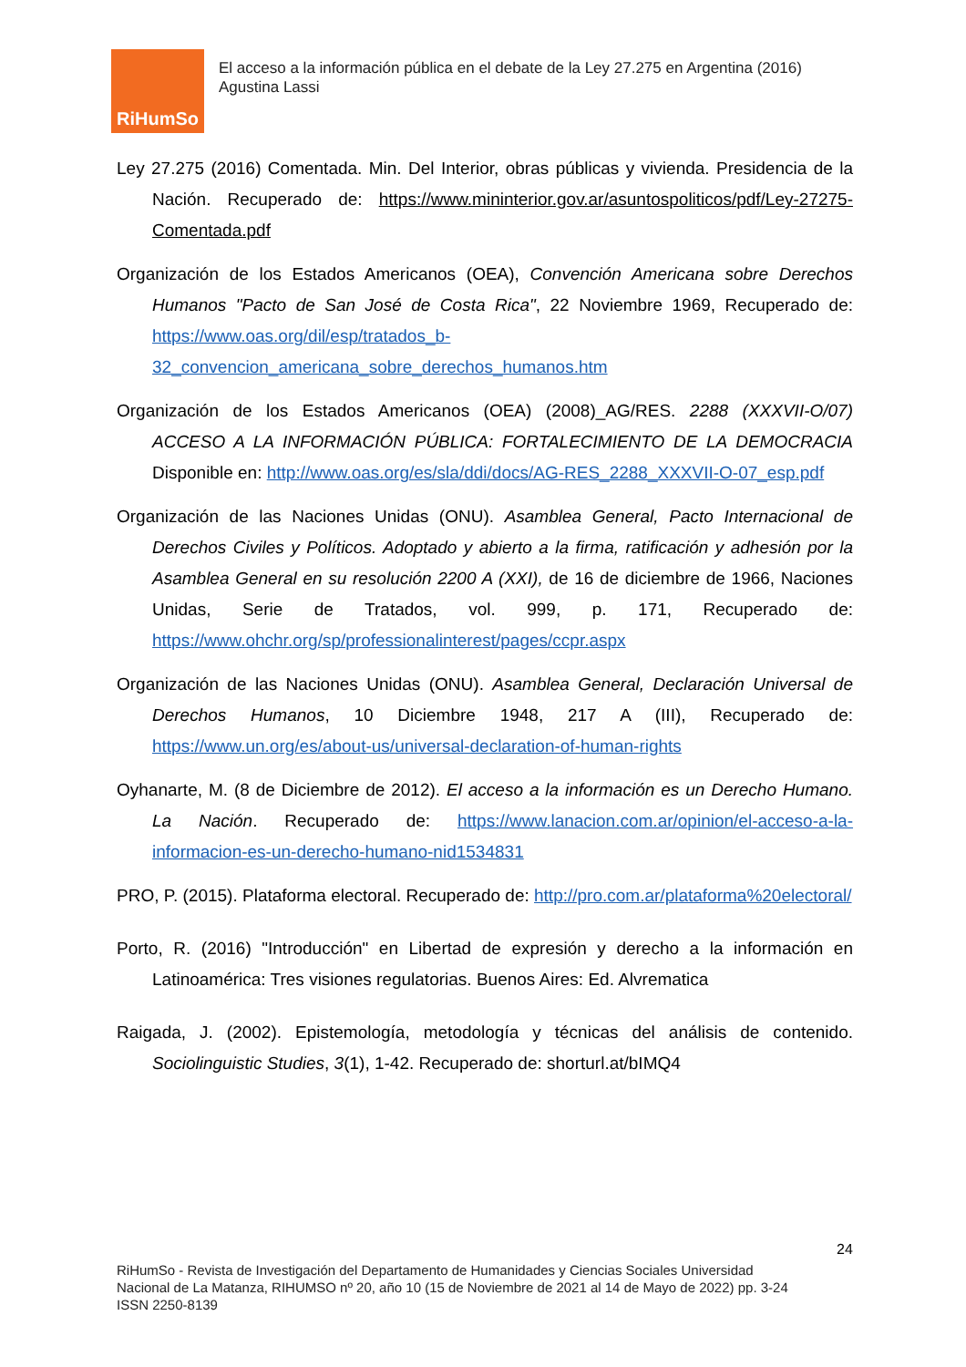RiHumSo
El acceso a la información pública en el debate de la Ley 27.275 en Argentina (2016)
Agustina Lassi
Ley 27.275 (2016) Comentada. Min. Del Interior, obras públicas y vivienda. Presidencia de la Nación. Recuperado de: https://www.mininterior.gov.ar/asuntospoliticos/pdf/Ley-27275-Comentada.pdf
Organización de los Estados Americanos (OEA), Convención Americana sobre Derechos Humanos "Pacto de San José de Costa Rica", 22 Noviembre 1969, Recuperado de: https://www.oas.org/dil/esp/tratados_b-32_convencion_americana_sobre_derechos_humanos.htm
Organización de los Estados Americanos (OEA) (2008)_AG/RES. 2288 (XXXVII-O/07) ACCESO A LA INFORMACIÓN PÚBLICA: FORTALECIMIENTO DE LA DEMOCRACIA Disponible en: http://www.oas.org/es/sla/ddi/docs/AG-RES_2288_XXXVII-O-07_esp.pdf
Organización de las Naciones Unidas (ONU). Asamblea General, Pacto Internacional de Derechos Civiles y Políticos. Adoptado y abierto a la firma, ratificación y adhesión por la Asamblea General en su resolución 2200 A (XXI), de 16 de diciembre de 1966, Naciones Unidas, Serie de Tratados, vol. 999, p. 171, Recuperado de: https://www.ohchr.org/sp/professionalinterest/pages/ccpr.aspx
Organización de las Naciones Unidas (ONU). Asamblea General, Declaración Universal de Derechos Humanos, 10 Diciembre 1948, 217 A (III), Recuperado de: https://www.un.org/es/about-us/universal-declaration-of-human-rights
Oyhanarte, M. (8 de Diciembre de 2012). El acceso a la información es un Derecho Humano. La Nación. Recuperado de: https://www.lanacion.com.ar/opinion/el-acceso-a-la-informacion-es-un-derecho-humano-nid1534831
PRO, P. (2015). Plataforma electoral. Recuperado de: http://pro.com.ar/plataforma%20electoral/
Porto, R. (2016) "Introducción" en Libertad de expresión y derecho a la información en Latinoamérica: Tres visiones regulatorias. Buenos Aires: Ed. Alvrematica
Raigada, J. (2002). Epistemología, metodología y técnicas del análisis de contenido. Sociolinguistic Studies, 3(1), 1-42. Recuperado de: shorturl.at/bIMQ4
24
RiHumSo - Revista de Investigación del Departamento de Humanidades y Ciencias Sociales Universidad
Nacional de La Matanza, RIHUMSO nº 20, año 10 (15 de Noviembre de 2021 al 14 de Mayo de 2022) pp. 3-24
ISSN 2250-8139